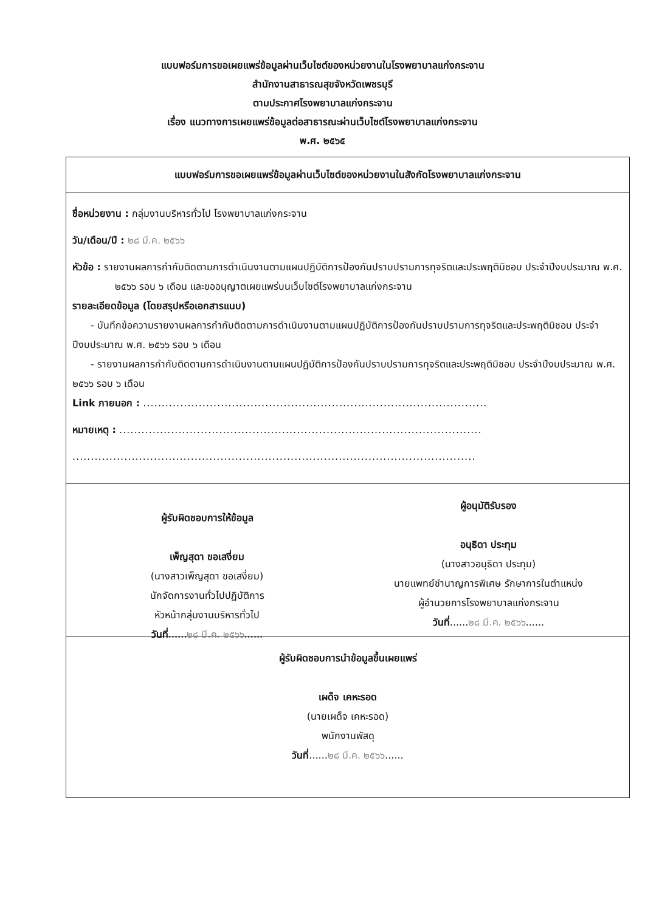แบบฟอร์มการขอเผยแพร่ข้อมูลผ่านเว็บไซต์ของหน่วยงานในโรงพยาบาลแก่งกระจาน
สำนักงานสาธารณสุขจังหวัดเพชรบุรี
ตามประกาศโรงพยาบาลแก่งกระจาน
เรื่อง แนวทางการเผยแพร่ข้อมูลต่อสาธารณะผ่านเว็บไซต์โรงพยาบาลแก่งกระจาน
พ.ศ. ๒๕๖๕
แบบฟอร์มการขอเผยแพร่ข้อมูลผ่านเว็บไซต์ของหน่วยงานในสังกัดโรงพยาบาลแก่งกระจาน
ชื่อหน่วยงาน : กลุ่มงานบริหารทั่วไป โรงพยาบาลแก่งกระจาน
วัน/เดือน/ปี : ๒๘ มี.ค. ๒๕๖๖
หัวข้อ : รายงานผลการกำกับติดตามการดำเนินงานตามแผนปฏิบัติการป้องกันปราบปรามการทุจริตและประพฤติมิชอบ ประจำปีงบประมาณ พ.ศ. ๒๕๖๖ รอบ ๖ เดือน และขออนุญาตเผยแพร่บนเว็บไซต์โรงพยาบาลแก่งกระจาน
รายละเอียดข้อมูล (โดยสรุปหรือเอกสารแนบ)
- บันทึกข้อความรายงานผลการกำกับติดตามการดำเนินงานตามแผนปฏิบัติการป้องกันปราบปรามการทุจริตและประพฤติมิชอบ ประจำปีงบประมาณ พ.ศ. ๒๕๖๖ รอบ ๖ เดือน
- รายงานผลการกำกับติดตามการดำเนินงานตามแผนปฏิบัติการป้องกันปราบปรามการทุจริตและประพฤติมิชอบ ประจำปีงบประมาณ พ.ศ. ๒๕๖๖ รอบ ๖ เดือน
Link ภายนอก : .............................................................................................
หมายเหตุ : ..................................................................................................
.............................................................................................................
ผู้รับผิดชอบการให้ข้อมูล
เพ็ญสุดา ขอเสงี่ยม
(นางสาวเพ็ญสุดา ขอเสงี่ยม)
นักจัดการงานทั่วไปปฏิบัติการ
หัวหน้ากลุ่มงานบริหารทั่วไป
วันที่......๒๘ มี.ค. ๒๕๖๖......
ผู้อนุมัติรับรอง
อนุธิดา ประทุม
(นางสาวอนุธิดา ประทุม)
นายแพทย์ชำนาญการพิเศษ รักษาการในตำแหน่ง
ผู้อำนวยการโรงพยาบาลแก่งกระจาน
วันที่......๒๘ มี.ค. ๒๕๖๖......
ผู้รับผิดชอบการนำข้อมูลขึ้นเผยแพร่
เผด็จ เคหะรอด
(นายเผด็จ เคหะรอด)
พนักงานพัสดุ
วันที่......๒๘ มี.ค. ๒๕๖๖......